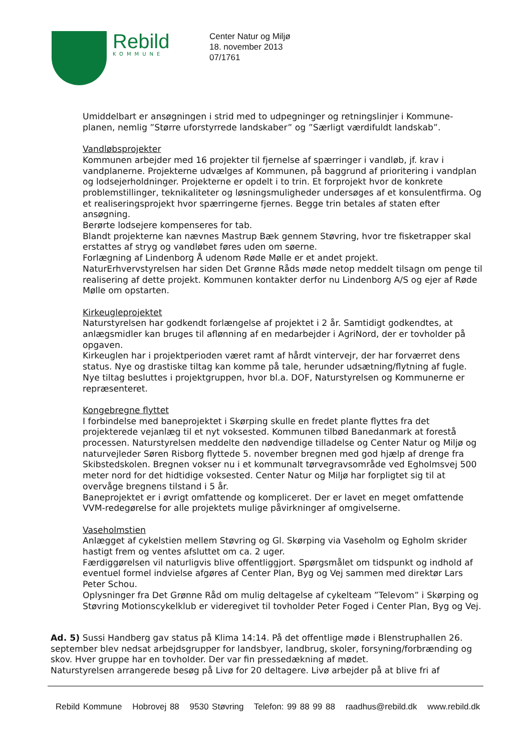Rebild
KOMMUNE
Center Natur og Miljø
18. november 2013
07/1761
Umiddelbart er ansøgningen i strid med to udpegninger og retningslinjer i Kommune-planen, nemlig ”Større uforstyrrede landskaber” og ”Særligt værdifuldt landskab”.
Vandløbsprojekter
Kommunen arbejder med 16 projekter til fjernelse af spærringer i vandløb, jf. krav i vandplanerne. Projekterne udvælges af Kommunen, på baggrund af prioritering i vandplan og lodsejerholdninger. Projekterne er opdelt i to trin. Et forprojekt hvor de konkrete problemstillinger, teknikaliteter og løsningsmuligheder undersøges af et konsulentfirma. Og et realiseringsprojekt hvor spærringerne fjernes. Begge trin betales af staten efter ansøgning.
Berørte lodsejere kompenseres for tab.
Blandt projekterne kan nævnes Mastrup Bæk gennem Støvring, hvor tre fisketrapper skal erstattes af stryg og vandløbet føres uden om søerne.
Forlægning af Lindenborg Å udenom Røde Mølle er et andet projekt.
NaturErhvervstyrelsen har siden Det Grønne Råds møde netop meddelt tilsagn om penge til realisering af dette projekt. Kommunen kontakter derfor nu Lindenborg A/S og ejer af Røde Mølle om opstarten.
Kirkeugleprojektet
Naturstyrelsen har godkendt forlængelse af projektet i 2 år. Samtidigt godkendtes, at anlægsmidler kan bruges til aflønning af en medarbejder i AgriNord, der er tovholder på opgaven.
Kirkeuglen har i projektperioden været ramt af hårdt vintervejr, der har forværret dens status. Nye og drastiske tiltag kan komme på tale, herunder udsætning/flytning af fugle. Nye tiltag besluttes i projektgruppen, hvor bl.a. DOF, Naturstyrelsen og Kommunerne er repræsenteret.
Kongebregne flyttet
I forbindelse med baneprojektet i Skørping skulle en fredet plante flyttes fra det projekterede vejanlæg til et nyt voksested. Kommunen tilbød Banedanmark at forestå processen. Naturstyrelsen meddelte den nødvendige tilladelse og Center Natur og Miljø og naturvejleder Søren Risborg flyttede 5. november bregnen med god hjælp af drenge fra Skibstedskolen. Bregnen vokser nu i et kommunalt tørvegravsområde ved Egholmsvej 500 meter nord for det hidtidige voksested. Center Natur og Miljø har forpligtet sig til at overvåge bregnens tilstand i 5 år.
Baneprojektet er i øvrigt omfattende og kompliceret. Der er lavet en meget omfattende VVM-redegørelse for alle projektets mulige påvirkninger af omgivelserne.
Vaseholmstien
Anlægget af cykelstien mellem Støvring og Gl. Skørping via Vaseholm og Egholm skrider hastigt frem og ventes afsluttet om ca. 2 uger.
Færdiggørelsen vil naturligvis blive offentliggjort. Spørgsmålet om tidspunkt og indhold af eventuel formel indvielse afgøres af Center Plan, Byg og Vej sammen med direktør Lars Peter Schou.
Oplysninger fra Det Grønne Råd om mulig deltagelse af cykelteam ”Televom” i Skørping og Støvring Motionscykelklub er videregivet til tovholder Peter Foged i Center Plan, Byg og Vej.
Ad. 5) Sussi Handberg gav status på Klima 14:14. På det offentlige møde i Blenstruphallen 26. september blev nedsat arbejdsgrupper for landsbyer, landbrug, skoler, forsyning/forbrænding og skov. Hver gruppe har en tovholder. Der var fin pressedækning af mødet.
Naturstyrelsen arrangerede besøg på Livø for 20 deltagere. Livø arbejder på at blive fri af
Rebild Kommune Hobrovej 88 9530 Støvring Telefon: 99 88 99 88 raadhus@rebild.dk www.rebild.dk